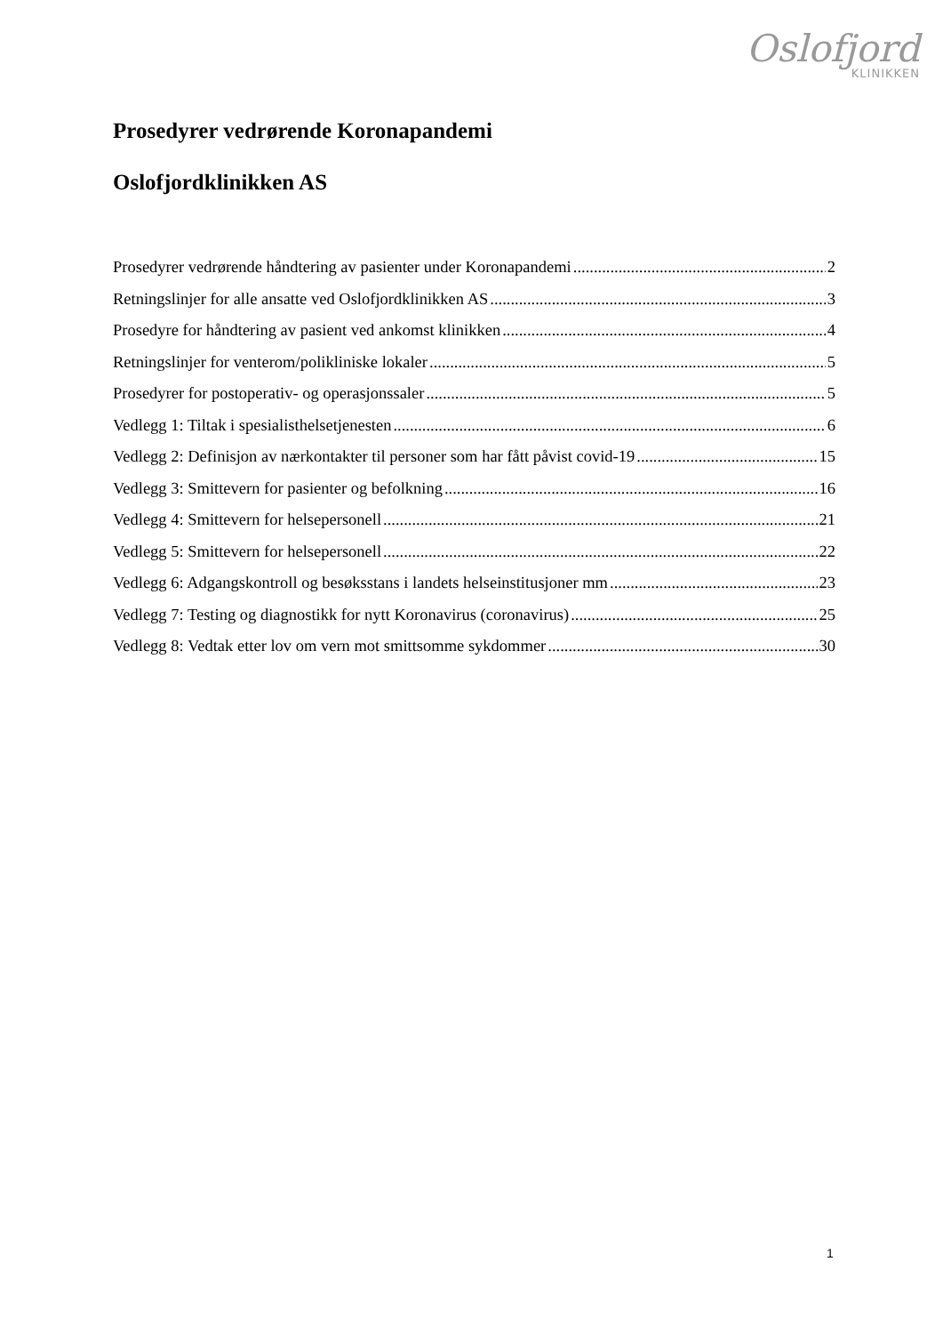Oslofjord
KLINIKKEN
Prosedyrer vedrørende Koronapandemi
Oslofjordklinikken AS
Prosedyrer vedrørende håndtering av pasienter under Koronapandemi 2
Retningslinjer for alle ansatte ved Oslofjordklinikken AS 3
Prosedyre for håndtering av pasient ved ankomst klinikken 4
Retningslinjer for venterom/polikliniske lokaler 5
Prosedyrer for postoperativ- og operasjonssaler 5
Vedlegg 1: Tiltak i spesialisthelsetjenesten 6
Vedlegg 2: Definisjon av nærkontakter til personer som har fått påvist covid-19 15
Vedlegg 3: Smittevern for pasienter og befolkning 16
Vedlegg 4: Smittevern for helsepersonell 21
Vedlegg 5: Smittevern for helsepersonell 22
Vedlegg 6: Adgangskontroll og besøksstans i landets helseinstitusjoner mm 23
Vedlegg 7: Testing og diagnostikk for nytt Koronavirus (coronavirus) 25
Vedlegg 8: Vedtak etter lov om vern mot smittsomme sykdommer 30
1